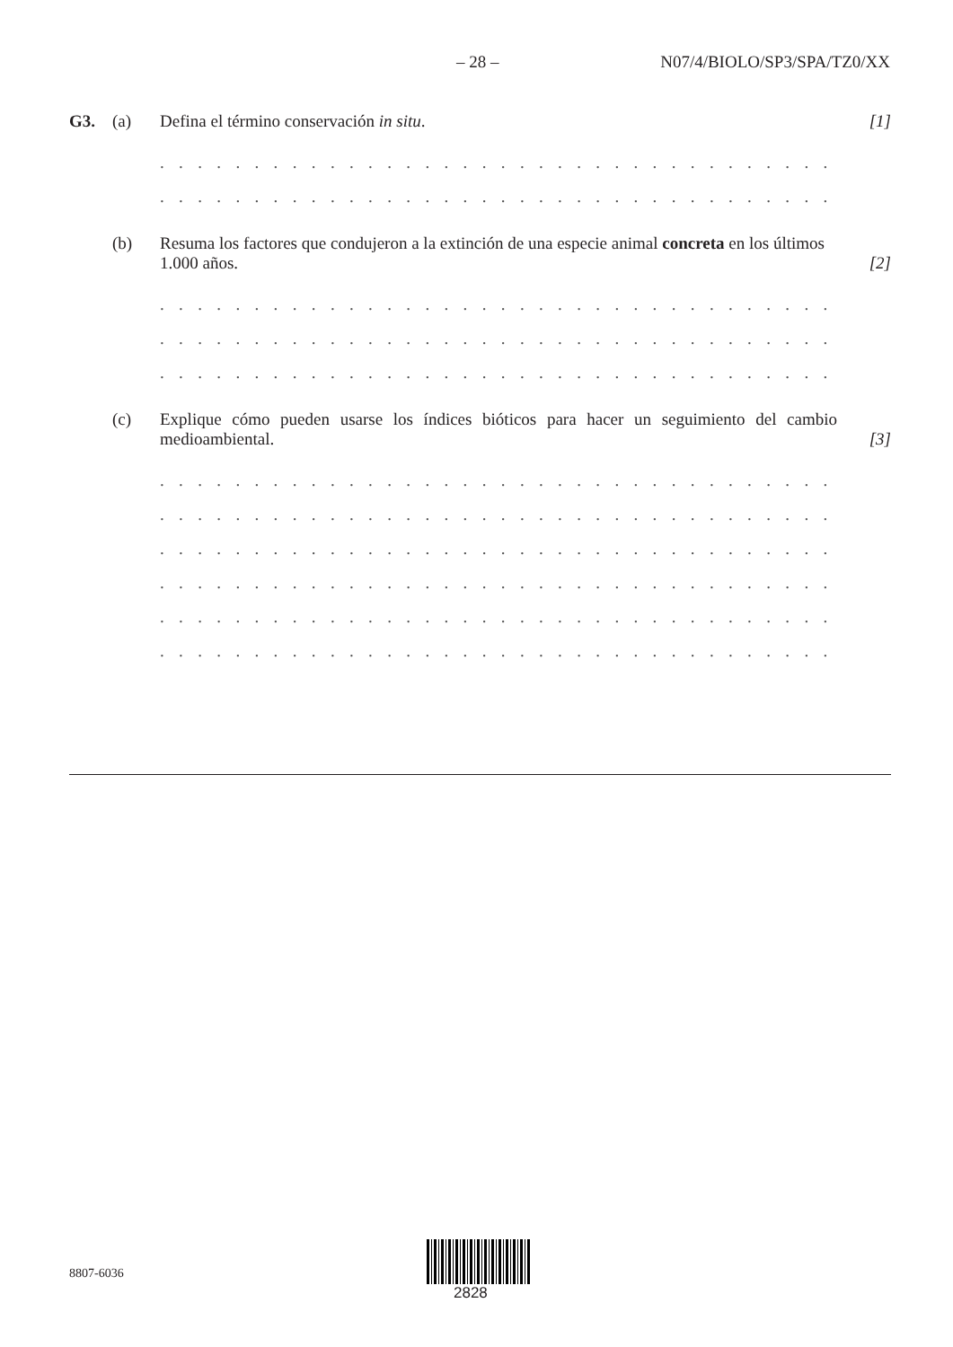– 28 – N07/4/BIOLO/SP3/SPA/TZ0/XX
G3.
(a)
Defina el término conservación in situ.
[1]
. . . . . . . . . . . . . . . . . . . . . . . . . . . . . . . . . . . . . . . . . . . . . . . . . . . . . . . . . . . . . . . .
. . . . . . . . . . . . . . . . . . . . . . . . . . . . . . . . . . . . . . . . . . . . . . . . . . . . . . . . . . . . . . . .
(b)
Resuma los factores que condujeron a la extinción de una especie animal concreta en los últimos 1.000 años.
[2]
. . . . . . . . . . . . . . . . . . . . . . . . . . . . . . . . . . . . . . . . . . . . . . . . . . . . . . . . . . . . . . . .
. . . . . . . . . . . . . . . . . . . . . . . . . . . . . . . . . . . . . . . . . . . . . . . . . . . . . . . . . . . . . . . .
. . . . . . . . . . . . . . . . . . . . . . . . . . . . . . . . . . . . . . . . . . . . . . . . . . . . . . . . . . . . . . . .
(c)
Explique cómo pueden usarse los índices bióticos para hacer un seguimiento del cambio medioambiental.
[3]
. . . . . . . . . . . . . . . . . . . . . . . . . . . . . . . . . . . . . . . . . . . . . . . . . . . . . . . . . . . . . . . .
. . . . . . . . . . . . . . . . . . . . . . . . . . . . . . . . . . . . . . . . . . . . . . . . . . . . . . . . . . . . . . . .
. . . . . . . . . . . . . . . . . . . . . . . . . . . . . . . . . . . . . . . . . . . . . . . . . . . . . . . . . . . . . . . .
. . . . . . . . . . . . . . . . . . . . . . . . . . . . . . . . . . . . . . . . . . . . . . . . . . . . . . . . . . . . . . . .
. . . . . . . . . . . . . . . . . . . . . . . . . . . . . . . . . . . . . . . . . . . . . . . . . . . . . . . . . . . . . . . .
. . . . . . . . . . . . . . . . . . . . . . . . . . . . . . . . . . . . . . . . . . . . . . . . . . . . . . . . . . . . . . . .
8807-6036
2828